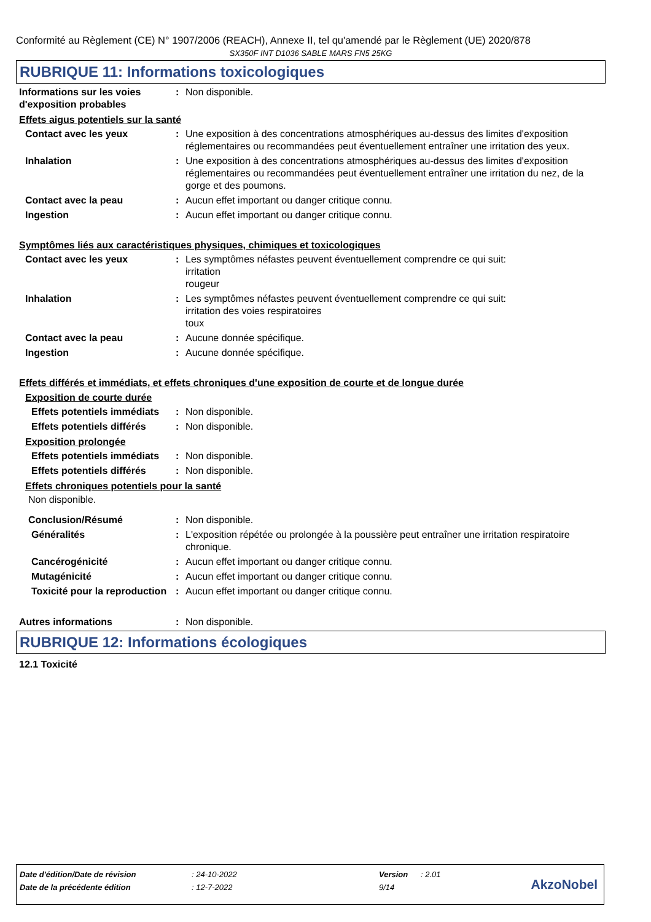Conformité au Règlement (CE) N° 1907/2006 (REACH), Annexe II, tel qu'amendé par le Règlement (UE) 2020/878
SX350F INT D1036 SABLE MARS FN5 25KG
RUBRIQUE 11: Informations toxicologiques
Informations sur les voies d'exposition probables
: Non disponible.
Effets aigus potentiels sur la santé
Contact avec les yeux : Une exposition à des concentrations atmosphériques au-dessus des limites d'exposition réglementaires ou recommandées peut éventuellement entraîner une irritation des yeux.
Inhalation : Une exposition à des concentrations atmosphériques au-dessus des limites d'exposition réglementaires ou recommandées peut éventuellement entraîner une irritation du nez, de la gorge et des poumons.
Contact avec la peau : Aucun effet important ou danger critique connu.
Ingestion : Aucun effet important ou danger critique connu.
Symptômes liés aux caractéristiques physiques, chimiques et toxicologiques
Contact avec les yeux : Les symptômes néfastes peuvent éventuellement comprendre ce qui suit:
irritation
rougeur
Inhalation : Les symptômes néfastes peuvent éventuellement comprendre ce qui suit:
irritation des voies respiratoires
toux
Contact avec la peau : Aucune donnée spécifique.
Ingestion : Aucune donnée spécifique.
Effets différés et immédiats, et effets chroniques d'une exposition de courte et de longue durée
Exposition de courte durée
Effets potentiels immédiats
: Non disponible.
Effets potentiels différés
: Non disponible.
Exposition prolongée
Effets potentiels immédiats
: Non disponible.
Effets potentiels différés
: Non disponible.
Effets chroniques potentiels pour la santé
Non disponible.
Conclusion/Résumé : Non disponible.
Généralités : L'exposition répétée ou prolongée à la poussière peut entraîner une irritation respiratoire chronique.
Cancérogénicité : Aucun effet important ou danger critique connu.
Mutagénicité : Aucun effet important ou danger critique connu.
Toxicité pour la reproduction
: Aucun effet important ou danger critique connu.
Autres informations : Non disponible.
RUBRIQUE 12: Informations écologiques
12.1 Toxicité
Date d'édition/Date de révision: 24-10-2022 Version: 2.01
Date de la précédente édition: 12-7-2022 9/14
AkzoNobel